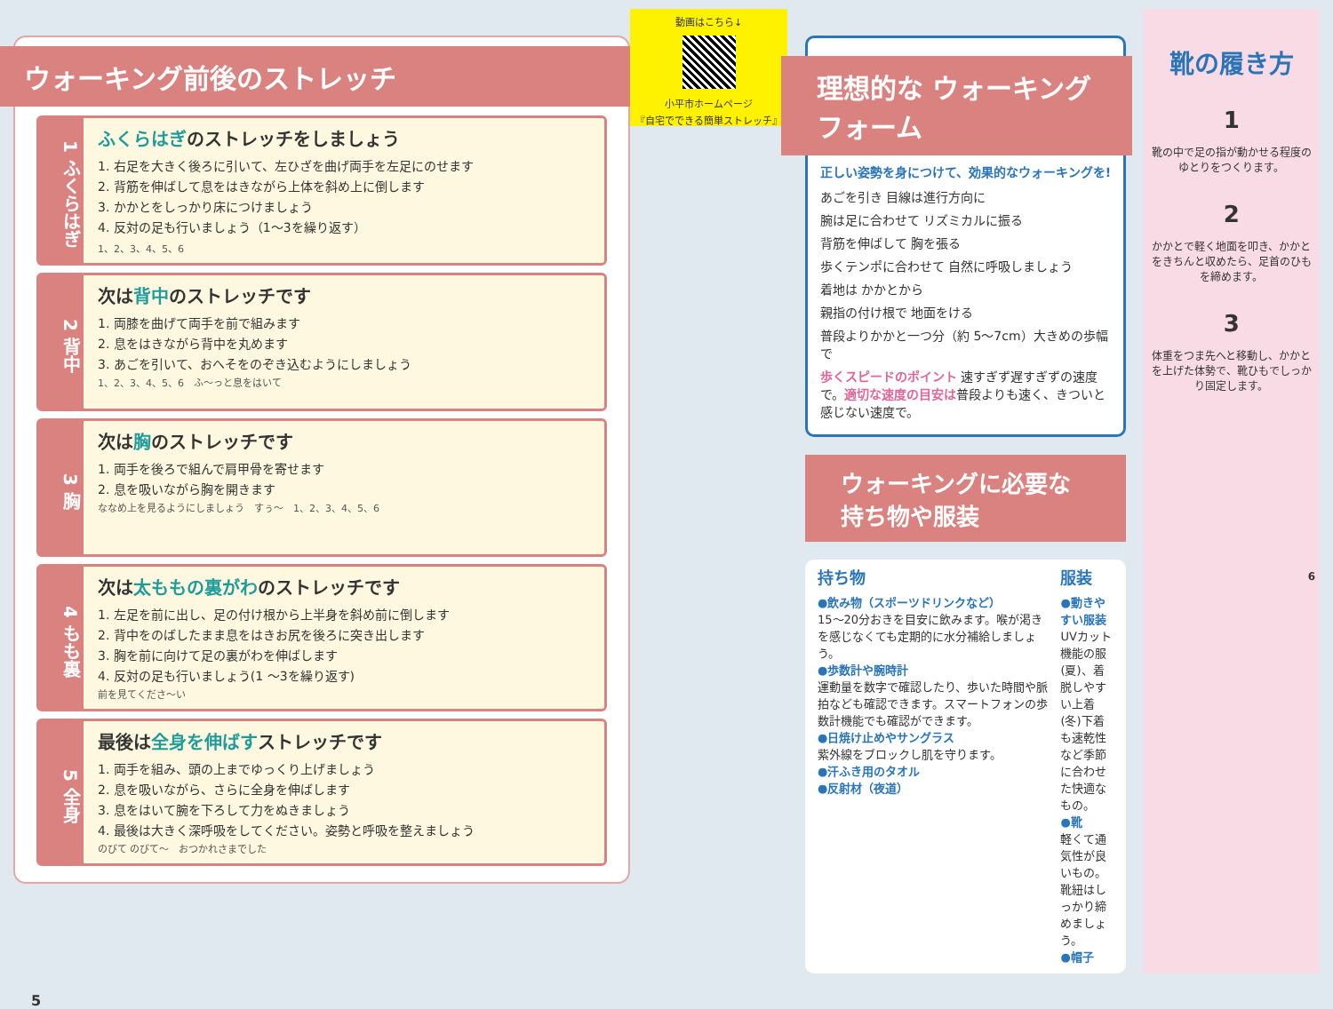ウォーキング前後のストレッチ
1 ふくらはぎ
ふくらはぎのストレッチをしましょう
1. 右足を大きく後ろに引いて、左ひざを曲げ両手を左足にのせます
2. 背筋を伸ばして息をはきながら上体を斜め上に倒します
3. かかとをしっかり床につけましょう
4. 反対の足も行いましょう（1〜3を繰り返す）
1、2、3、4、5、6
2 背中
次は背中のストレッチです
1. 両膝を曲げて両手を前で組みます
2. 息をはきながら背中を丸めます
3. あごを引いて、おへそをのぞき込むようにしましょう
1、2、3、4、5、6　ふ〜っと息をはいて
3 胸
次は胸のストレッチです
1. 両手を後ろで組んで肩甲骨を寄せます
2. 息を吸いながら胸を開きます
ななめ上を見るようにしましょう　すぅ〜　1、2、3、4、5、6
4 もも裏
次は太ももの裏がわのストレッチです
1. 左足を前に出し、足の付け根から上半身を斜め前に倒します
2. 背中をのばしたまま息をはきお尻を後ろに突き出します
3. 胸を前に向けて足の裏がわを伸ばします
4. 反対の足も行いましょう(1 〜3を繰り返す)
前を見てくださ〜い
5 全身
最後は全身を伸ばすストレッチです
1. 両手を組み、頭の上までゆっくり上げましょう
2. 息を吸いながら、さらに全身を伸ばします
3. 息をはいて腕を下ろして力をぬきましょう
4. 最後は大きく深呼吸をしてください。姿勢と呼吸を整えましょう
のびて のびて〜　おつかれさまでした
動画はこちら↓
小平市ホームページ
『自宅でできる簡単ストレッチ』
5
理想的な ウォーキングフォーム
正しい姿勢を身につけて、効果的なウォーキングを!
あごを引き 目線は進行方向に
腕は足に合わせて リズミカルに振る
背筋を伸ばして 胸を張る
歩くテンポに合わせて 自然に呼吸しましょう
着地は かかとから
親指の付け根で 地面をける
普段よりかかと一つ分（約 5〜7cm）大きめの歩幅で
歩くスピードのポイント 速すぎず遅すぎずの速度で。適切な速度の目安は普段よりも速く、きついと感じない速度で。
ウォーキングに必要な持ち物や服装
持ち物
●飲み物（スポーツドリンクなど）
15〜20分おきを目安に飲みます。喉が渇きを感じなくても定期的に水分補給しましょう。
●歩数計や腕時計
運動量を数字で確認したり、歩いた時間や脈拍なども確認できます。スマートフォンの歩数計機能でも確認ができます。
●日焼け止めやサングラス
紫外線をブロックし肌を守ります。
●汗ふき用のタオル
●反射材（夜道）
服装
●動きやすい服装
UVカット機能の服(夏)、着脱しやすい上着(冬)下着も速乾性など季節に合わせた快適なもの。
●靴
軽くて通気性が良いもの。靴紐はしっかり締めましょう。
●帽子
靴の履き方
1
靴の中で足の指が動かせる程度のゆとりをつくります。
2
かかとで軽く地面を叩き、かかとをきちんと収めたら、足首のひもを締めます。
3
体重をつま先へと移動し、かかとを上げた体勢で、靴ひもでしっかり固定します。
6